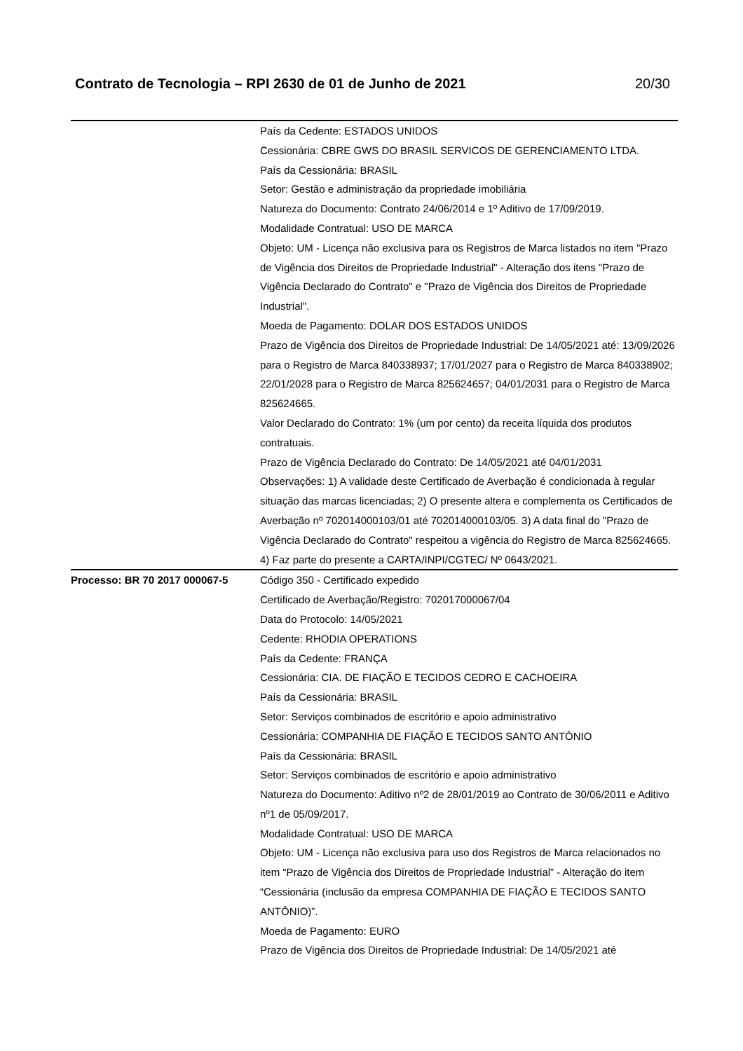Contrato de Tecnologia – RPI 2630 de 01 de Junho de 2021 20/30
| | País da Cedente: ESTADOS UNIDOS Cessionária: CBRE GWS DO BRASIL SERVICOS DE GERENCIAMENTO LTDA. País da Cessionária: BRASIL Setor: Gestão e administração da propriedade imobiliária Natureza do Documento: Contrato 24/06/2014 e 1º Aditivo de 17/09/2019. Modalidade Contratual: USO DE MARCA Objeto: UM - Licença não exclusiva para os Registros de Marca listados no item "Prazo de Vigência dos Direitos de Propriedade Industrial" - Alteração dos itens "Prazo de Vigência Declarado do Contrato" e "Prazo de Vigência dos Direitos de Propriedade Industrial". Moeda de Pagamento: DOLAR DOS ESTADOS UNIDOS Prazo de Vigência dos Direitos de Propriedade Industrial: De 14/05/2021 até: 13/09/2026 para o Registro de Marca 840338937; 17/01/2027 para o Registro de Marca 840338902; 22/01/2028 para o Registro de Marca 825624657; 04/01/2031 para o Registro de Marca 825624665. Valor Declarado do Contrato: 1% (um por cento) da receita líquida dos produtos contratuais. Prazo de Vigência Declarado do Contrato: De 14/05/2021 até 04/01/2031 Observações: 1) A validade deste Certificado de Averbação é condicionada à regular situação das marcas licenciadas; 2) O presente altera e complementa os Certificados de Averbação nº 702014000103/01 até 702014000103/05. 3) A data final do "Prazo de Vigência Declarado do Contrato" respeitou a vigência do Registro de Marca 825624665. 4) Faz parte do presente a CARTA/INPI/CGTEC/ Nº 0643/2021. |
| Processo: BR 70 2017 000067-5 | Código 350 - Certificado expedido Certificado de Averbação/Registro: 702017000067/04 Data do Protocolo: 14/05/2021 Cedente: RHODIA OPERATIONS País da Cedente: FRANÇA Cessionária: CIA. DE FIAÇÃO E TECIDOS CEDRO E CACHOEIRA País da Cessionária: BRASIL Setor: Serviços combinados de escritório e apoio administrativo Cessionária: COMPANHIA DE FIAÇÃO E TECIDOS SANTO ANTÔNIO País da Cessionária: BRASIL Setor: Serviços combinados de escritório e apoio administrativo Natureza do Documento: Aditivo nº2 de 28/01/2019 ao Contrato de 30/06/2011 e Aditivo nº1 de 05/09/2017. Modalidade Contratual: USO DE MARCA Objeto: UM - Licença não exclusiva para uso dos Registros de Marca relacionados no item “Prazo de Vigência dos Direitos de Propriedade Industrial” - Alteração do item “Cessionária (inclusão da empresa COMPANHIA DE FIAÇÃO E TECIDOS SANTO ANTÔNIO)”. Moeda de Pagamento: EURO Prazo de Vigência dos Direitos de Propriedade Industrial: De 14/05/2021 até |